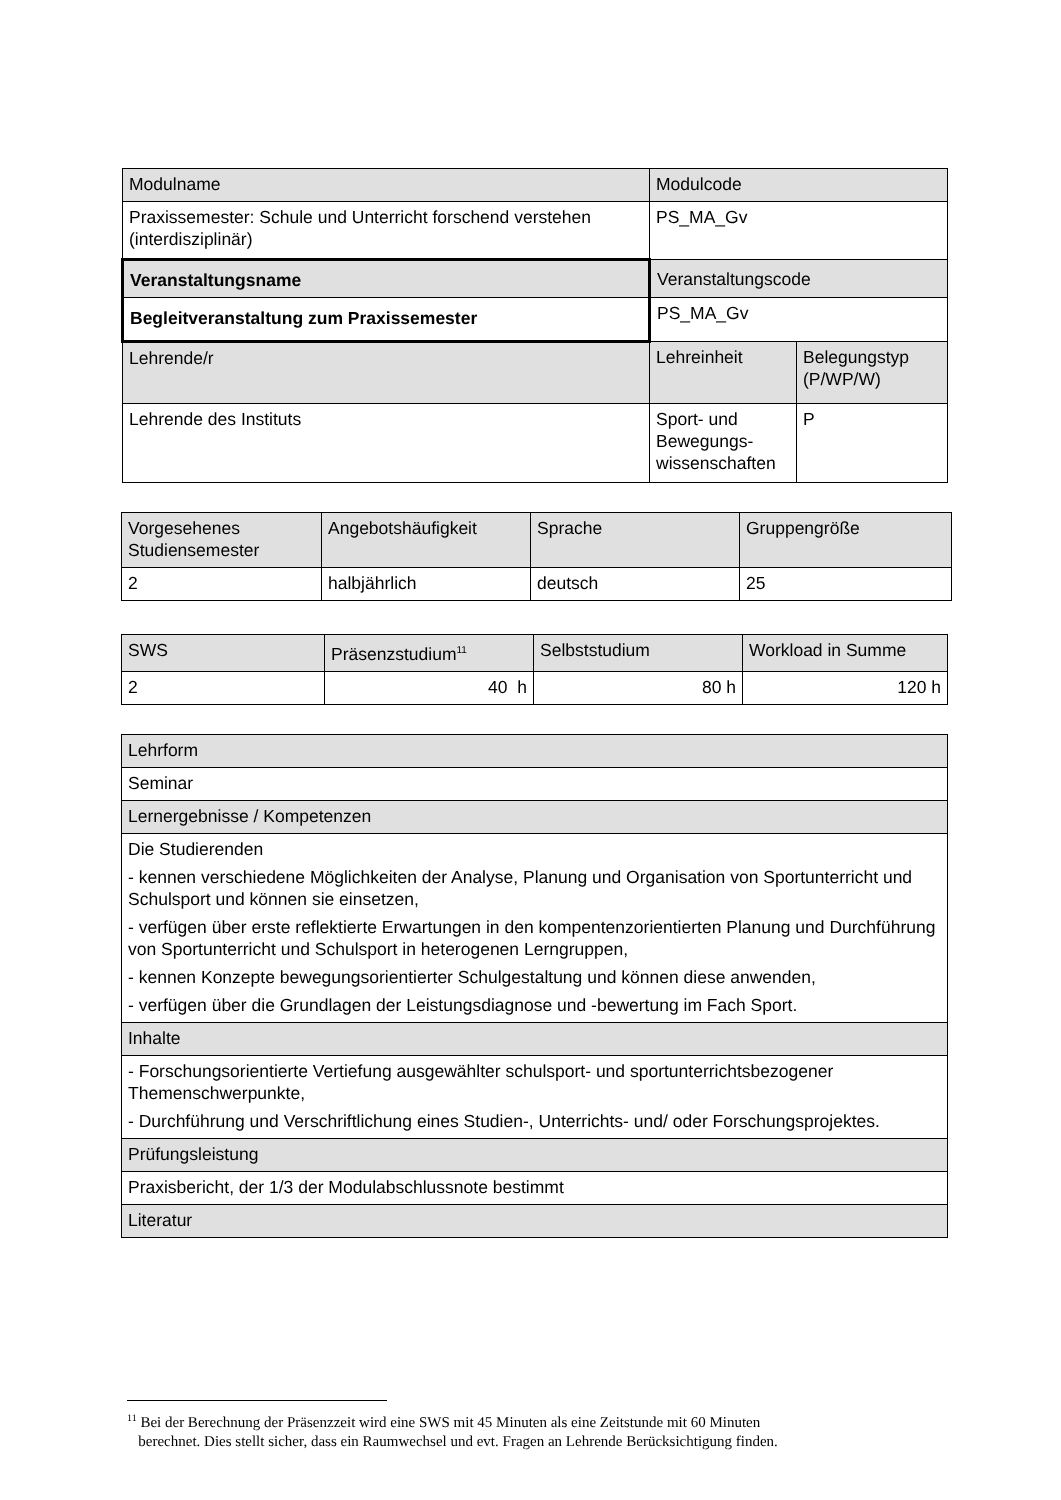| Modulname | Modulcode | |
| Praxissemester: Schule und Unterricht forschend verstehen (interdisziplinär) | PS_MA_Gv | |
| Veranstaltungsname | Veranstaltungscode | |
| Begleitveranstaltung zum Praxissemester | PS_MA_Gv | |
| Lehrende/r | Lehreinheit | Belegungstyp (P/WP/W) |
| Lehrende des Instituts | Sport- und Bewegungs-wissenschaften | P |
| Vorgesehenes Studiensemester | Angebotshäufigkeit | Sprache | Gruppengröße |
| 2 | halbjährlich | deutsch | 25 |
| SWS | Präsenzstudium<sup>11</sup> | Selbststudium | Workload in Summe |
| 2 | 40 h | 80 h | 120 h |
| Lehrform |
| Seminar |
| Lernergebnisse / Kompetenzen |
| Die Studierenden - kennen verschiedene Möglichkeiten der Analyse, Planung und Organisation von Sportunterricht und Schulsport und können sie einsetzen, - verfügen über erste reflektierte Erwartungen in den kompentenzorientierten Planung und Durchführung von Sportunterricht und Schulsport in heterogenen Lerngruppen, - kennen Konzepte bewegungsorientierter Schulgestaltung und können diese anwenden, - verfügen über die Grundlagen der Leistungsdiagnose und -bewertung im Fach Sport. |
| Inhalte |
| - Forschungsorientierte Vertiefung ausgewählter schulsport- und sportunterrichtsbezogener Themenschwerpunkte, - Durchführung und Verschriftlichung eines Studien-, Unterrichts- und/ oder Forschungsprojektes. |
| Prüfungsleistung |
| Praxisbericht, der 1/3 der Modulabschlussnote bestimmt |
| Literatur |
<sup>11</sup> Bei der Berechnung der Präsenzzeit wird eine SWS mit 45 Minuten als eine Zeitstunde mit 60 Minuten
berechnet. Dies stellt sicher, dass ein Raumwechsel und evt. Fragen an Lehrende Berücksichtigung finden.